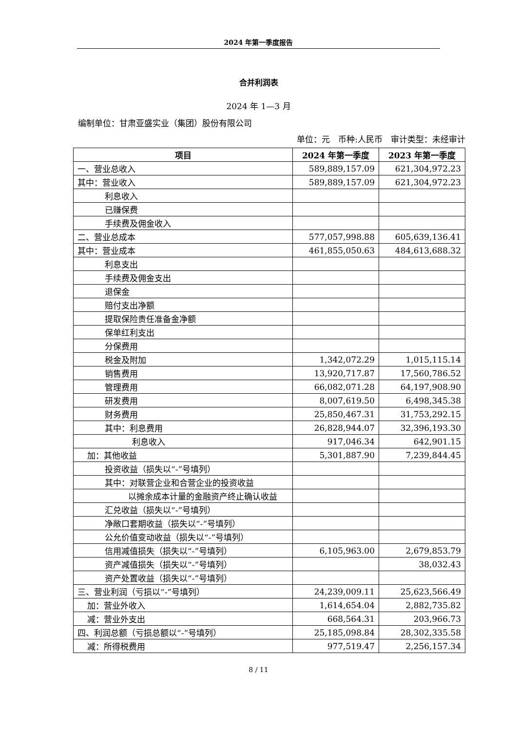2024 年第一季度报告
合并利润表
2024 年 1—3 月
编制单位：甘肃亚盛实业（集团）股份有限公司
单位：元　币种:人民币　审计类型：未经审计
| 项目 | 2024 年第一季度 | 2023 年第一季度 |
| --- | --- | --- |
| 一、营业总收入 | 589,889,157.09 | 621,304,972.23 |
| 其中：营业收入 | 589,889,157.09 | 621,304,972.23 |
| 利息收入 | | |
| 已赚保费 | | |
| 手续费及佣金收入 | | |
| 二、营业总成本 | 577,057,998.88 | 605,639,136.41 |
| 其中：营业成本 | 461,855,050.63 | 484,613,688.32 |
| 利息支出 | | |
| 手续费及佣金支出 | | |
| 退保金 | | |
| 赔付支出净额 | | |
| 提取保险责任准备金净额 | | |
| 保单红利支出 | | |
| 分保费用 | | |
| 税金及附加 | 1,342,072.29 | 1,015,115.14 |
| 销售费用 | 13,920,717.87 | 17,560,786.52 |
| 管理费用 | 66,082,071.28 | 64,197,908.90 |
| 研发费用 | 8,007,619.50 | 6,498,345.38 |
| 财务费用 | 25,850,467.31 | 31,753,292.15 |
| 其中：利息费用 | 26,828,944.07 | 32,396,193.30 |
| 利息收入 | 917,046.34 | 642,901.15 |
| 加：其他收益 | 5,301,887.90 | 7,239,844.45 |
| 投资收益（损失以“-”号填列） | | |
| 其中：对联营企业和合营企业的投资收益 | | |
| 以摊余成本计量的金融资产终止确认收益 | | |
| 汇兑收益（损失以“-”号填列） | | |
| 净敞口套期收益（损失以“-”号填列） | | |
| 公允价值变动收益（损失以“-”号填列） | | |
| 信用减值损失（损失以“-”号填列） | 6,105,963.00 | 2,679,853.79 |
| 资产减值损失（损失以“-”号填列） | | 38,032.43 |
| 资产处置收益（损失以“-”号填列） | | |
| 三、营业利润（亏损以“-”号填列） | 24,239,009.11 | 25,623,566.49 |
| 加：营业外收入 | 1,614,654.04 | 2,882,735.82 |
| 减：营业外支出 | 668,564.31 | 203,966.73 |
| 四、利润总额（亏损总额以“-”号填列） | 25,185,098.84 | 28,302,335.58 |
| 减：所得税费用 | 977,519.47 | 2,256,157.34 |
8 / 11